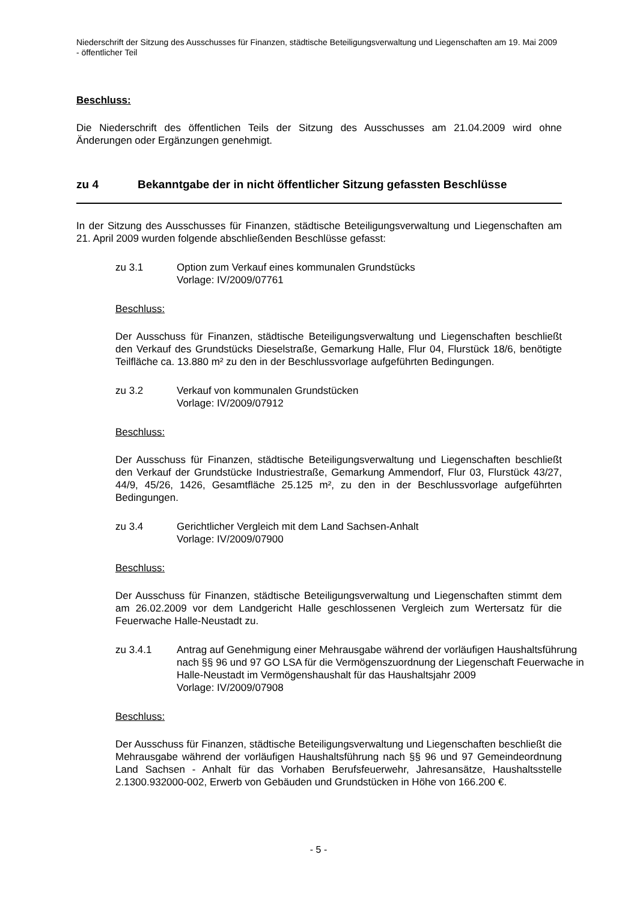Niederschrift der Sitzung des Ausschusses für Finanzen, städtische Beteiligungsverwaltung und Liegenschaften am 19. Mai 2009 - öffentlicher Teil
Beschluss:
Die Niederschrift des öffentlichen Teils der Sitzung des Ausschusses am 21.04.2009 wird ohne Änderungen oder Ergänzungen genehmigt.
zu 4 Bekanntgabe der in nicht öffentlicher Sitzung gefassten Beschlüsse
In der Sitzung des Ausschusses für Finanzen, städtische Beteiligungsverwaltung und Liegenschaften am 21. April 2009 wurden folgende abschließenden Beschlüsse gefasst:
zu 3.1 Option zum Verkauf eines kommunalen Grundstücks
Vorlage: IV/2009/07761
Beschluss:
Der Ausschuss für Finanzen, städtische Beteiligungsverwaltung und Liegenschaften beschließt den Verkauf des Grundstücks Dieselstraße, Gemarkung Halle, Flur 04, Flurstück 18/6, benötigte Teilfläche ca. 13.880 m² zu den in der Beschlussvorlage aufgeführten Bedingungen.
zu 3.2 Verkauf von kommunalen Grundstücken
Vorlage: IV/2009/07912
Beschluss:
Der Ausschuss für Finanzen, städtische Beteiligungsverwaltung und Liegenschaften beschließt den Verkauf der Grundstücke Industriestraße, Gemarkung Ammendorf, Flur 03, Flurstück 43/27, 44/9, 45/26, 1426, Gesamtfläche 25.125 m², zu den in der Beschlussvorlage aufgeführten Bedingungen.
zu 3.4 Gerichtlicher Vergleich mit dem Land Sachsen-Anhalt
Vorlage: IV/2009/07900
Beschluss:
Der Ausschuss für Finanzen, städtische Beteiligungsverwaltung und Liegenschaften stimmt dem am 26.02.2009 vor dem Landgericht Halle geschlossenen Vergleich zum Wertersatz für die Feuerwache Halle-Neustadt zu.
zu 3.4.1 Antrag auf Genehmigung einer Mehrausgabe während der vorläufigen Haushaltsführung nach §§ 96 und 97 GO LSA für die Vermögenszuordnung der Liegenschaft Feuerwache in Halle-Neustadt im Vermögenshaushalt für das Haushaltsjahr 2009
Vorlage: IV/2009/07908
Beschluss:
Der Ausschuss für Finanzen, städtische Beteiligungsverwaltung und Liegenschaften beschließt die Mehrausgabe während der vorläufigen Haushaltsführung nach §§ 96 und 97 Gemeindeordnung Land Sachsen - Anhalt für das Vorhaben Berufsfeuerwehr, Jahresansätze, Haushaltsstelle 2.1300.932000-002, Erwerb von Gebäuden und Grundstücken in Höhe von 166.200 €.
- 5 -